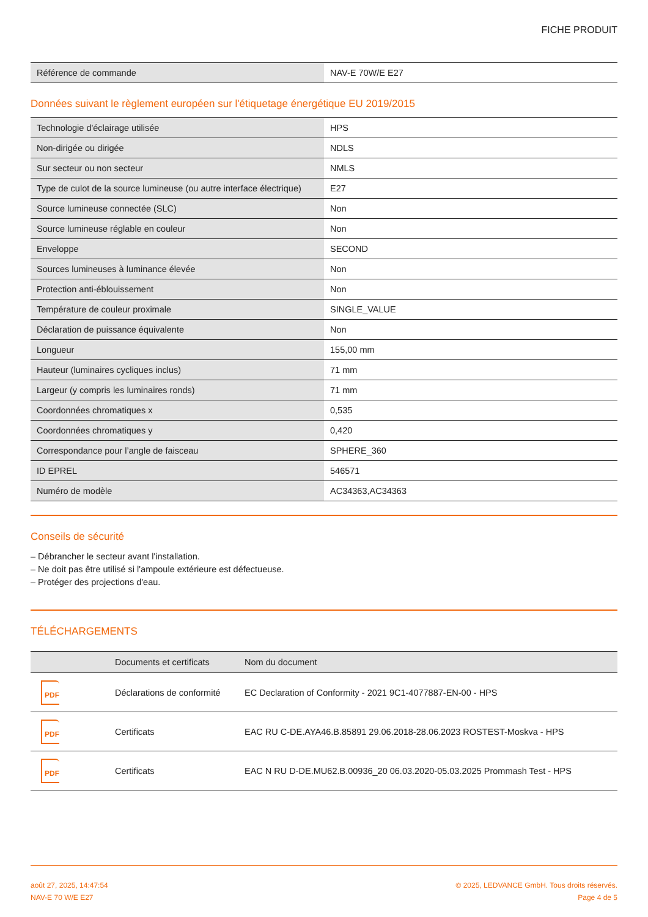FICHE PRODUIT
| Référence de commande | NAV-E 70W/E E27 |
Données suivant le règlement européen sur l'étiquetage énergétique EU 2019/2015
| Technologie d'éclairage utilisée | HPS |
| Non-dirigée ou dirigée | NDLS |
| Sur secteur ou non secteur | NMLS |
| Type de culot de la source lumineuse (ou autre interface électrique) | E27 |
| Source lumineuse connectée (SLC) | Non |
| Source lumineuse réglable en couleur | Non |
| Enveloppe | SECOND |
| Sources lumineuses à luminance élevée | Non |
| Protection anti-éblouissement | Non |
| Température de couleur proximale | SINGLE_VALUE |
| Déclaration de puissance équivalente | Non |
| Longueur | 155,00 mm |
| Hauteur (luminaires cycliques inclus) | 71 mm |
| Largeur (y compris les luminaires ronds) | 71 mm |
| Coordonnées chromatiques x | 0,535 |
| Coordonnées chromatiques y | 0,420 |
| Correspondance pour l’angle de faisceau | SPHERE_360 |
| ID EPREL | 546571 |
| Numéro de modèle | AC34363,AC34363 |
Conseils de sécurité
– Débrancher le secteur avant l'installation.
– Ne doit pas être utilisé si l'ampoule extérieure est défectueuse.
– Protéger des projections d'eau.
TÉLÉCHARGEMENTS
| | Documents et certificats | Nom du document |
| --- | --- | --- |
| PDF | Déclarations de conformité | EC Declaration of Conformity - 2021 9C1-4077887-EN-00 - HPS |
| PDF | Certificats | EAC RU C-DE.AYA46.B.85891 29.06.2018-28.06.2023 ROSTEST-Moskva - HPS |
| PDF | Certificats | EAC N RU D-DE.MU62.B.00936_20 06.03.2020-05.03.2025 Prommash Test - HPS |
août 27, 2025, 14:47:54
NAV-E 70 W/E E27
© 2025, LEDVANCE GmbH. Tous droits réservés.
Page 4 de 5